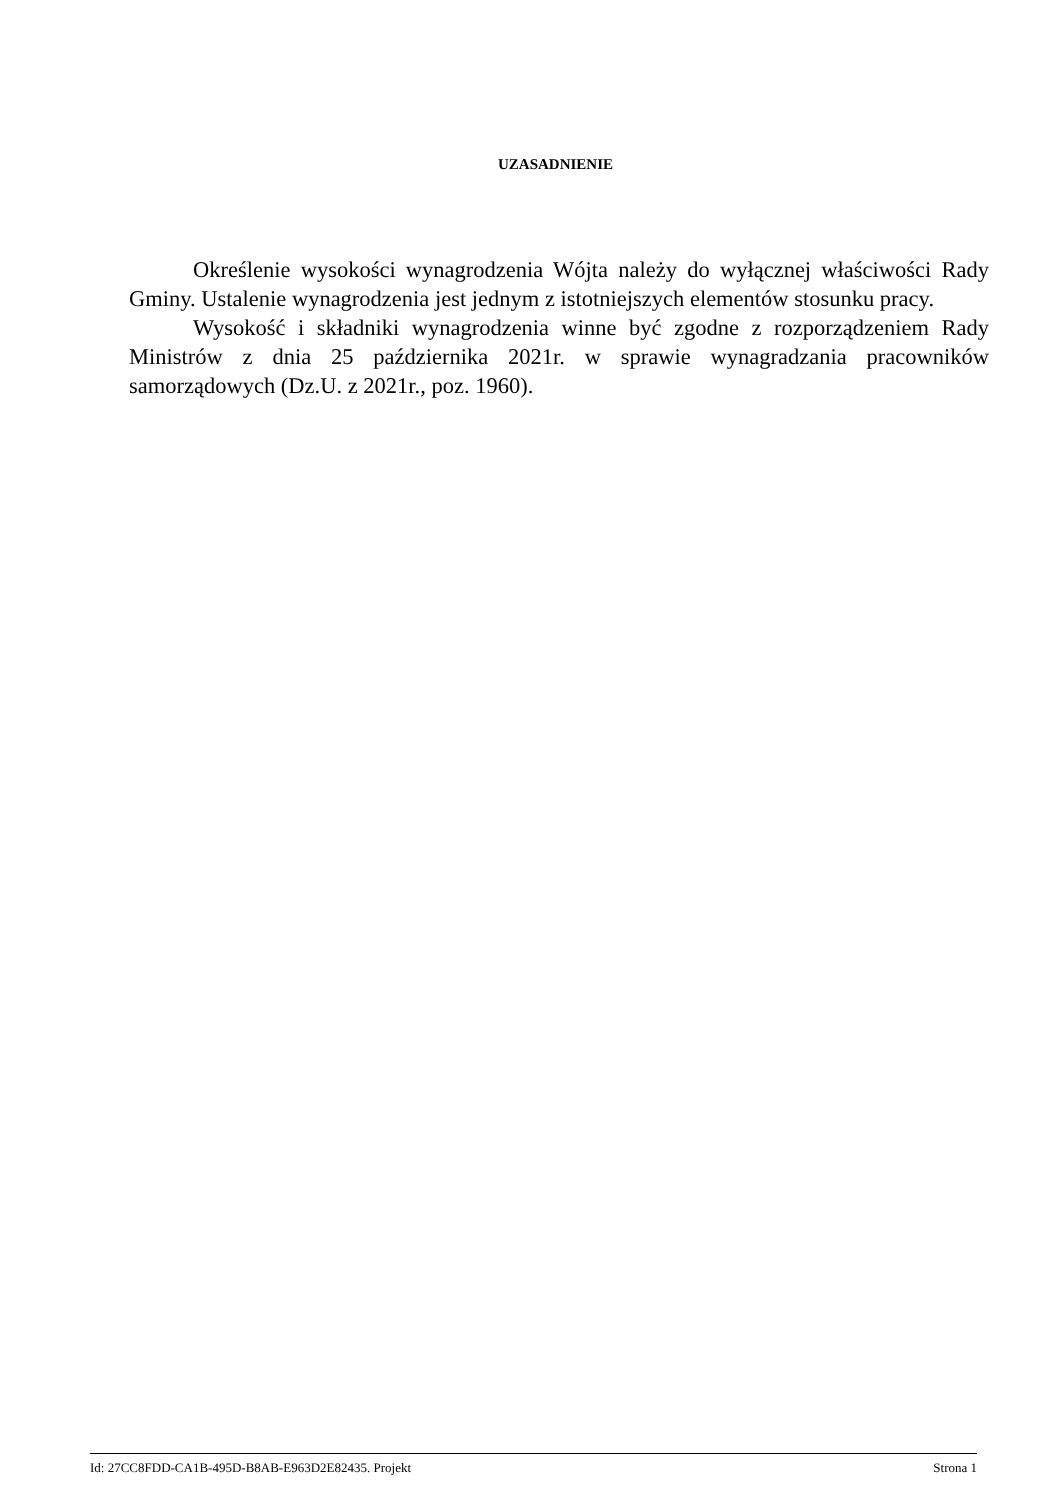UZASADNIENIE
Określenie wysokości wynagrodzenia Wójta należy do wyłącznej właściwości Rady Gminy. Ustalenie wynagrodzenia jest jednym z istotniejszych elementów stosunku pracy.
Wysokość i składniki wynagrodzenia winne być zgodne z rozporządzeniem Rady Ministrów z dnia 25 października 2021r. w sprawie wynagradzania pracowników samorządowych (Dz.U. z 2021r., poz. 1960).
Id: 27CC8FDD-CA1B-495D-B8AB-E963D2E82435. Projekt Strona 1